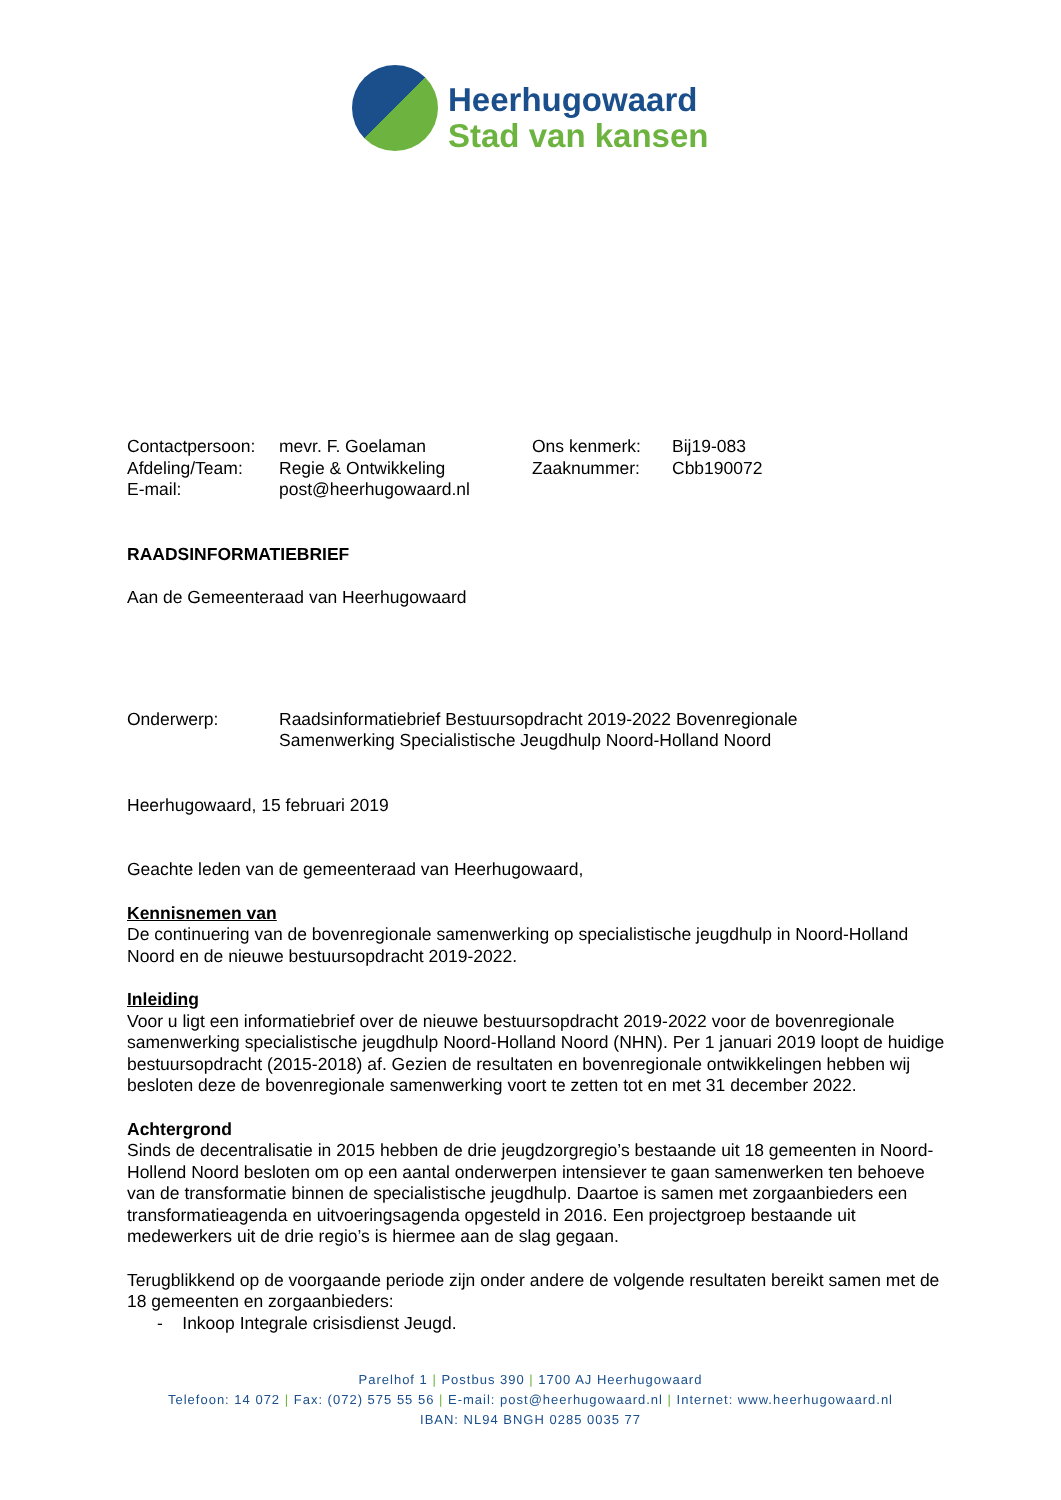Heerhugowaard
Stad van kansen
Contactpersoon:
mevr. F. Goelaman Ons kenmerk: Bij19-083
Afdeling/Team: Regie & Ontwikkeling Zaaknummer: Cbb190072
E-mail: post@heerhugowaard.nl
RAADSINFORMATIEBRIEF
Aan de Gemeenteraad van Heerhugowaard
Onderwerp: Raadsinformatiebrief Bestuursopdracht 2019-2022 Bovenregionale
Samenwerking Specialistische Jeugdhulp Noord-Holland Noord
Heerhugowaard, 15 februari 2019
Geachte leden van de gemeenteraad van Heerhugowaard,
Kennisnemen van
De continuering van de bovenregionale samenwerking op specialistische jeugdhulp in Noord-Holland Noord en de nieuwe bestuursopdracht 2019-2022.
Inleiding
Voor u ligt een informatiebrief over de nieuwe bestuursopdracht 2019-2022 voor de bovenregionale samenwerking specialistische jeugdhulp Noord-Holland Noord (NHN). Per 1 januari 2019 loopt de huidige bestuursopdracht (2015-2018) af. Gezien de resultaten en bovenregionale ontwikkelingen hebben wij besloten deze de bovenregionale samenwerking voort te zetten tot en met 31 december 2022.
Achtergrond
Sinds de decentralisatie in 2015 hebben de drie jeugdzorgregio’s bestaande uit 18 gemeenten in Noord-Hollend Noord besloten om op een aantal onderwerpen intensiever te gaan samenwerken ten behoeve van de transformatie binnen de specialistische jeugdhulp. Daartoe is samen met zorgaanbieders een transformatieagenda en uitvoeringsagenda opgesteld in 2016. Een projectgroep bestaande uit medewerkers uit de drie regio’s is hiermee aan de slag gegaan.
Terugblikkend op de voorgaande periode zijn onder andere de volgende resultaten bereikt samen met de 18 gemeenten en zorgaanbieders:
- Inkoop Integrale crisisdienst Jeugd.
Parelhof 1 | Postbus 390 | 1700 AJ Heerhugowaard
Telefoon: 14 072 | Fax: (072) 575 55 56 | E-mail: post@heerhugowaard.nl | Internet: www.heerhugowaard.nl
IBAN: NL94 BNGH 0285 0035 77